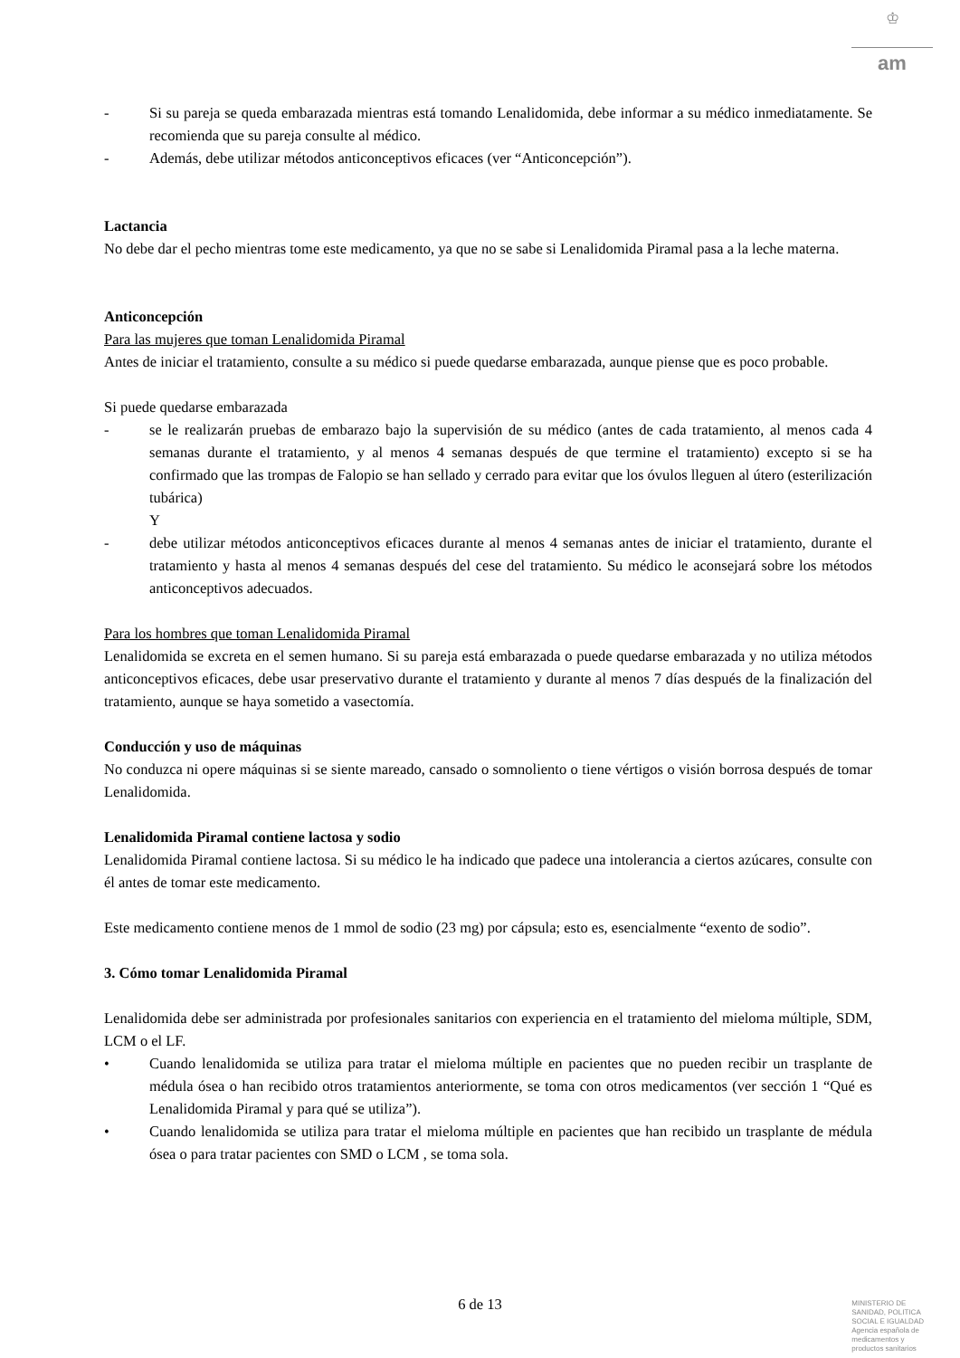♔
am
- Si su pareja se queda embarazada mientras está tomando Lenalidomida, debe informar a su médico inmediatamente. Se recomienda que su pareja consulte al médico.
- Además, debe utilizar métodos anticonceptivos eficaces (ver “Anticoncepción”).
Lactancia
No debe dar el pecho mientras tome este medicamento, ya que no se sabe si Lenalidomida Piramal pasa a la leche materna.
Anticoncepción
Para las mujeres que toman Lenalidomida Piramal
Antes de iniciar el tratamiento, consulte a su médico si puede quedarse embarazada, aunque piense que es poco probable.
Si puede quedarse embarazada
- se le realizarán pruebas de embarazo bajo la supervisión de su médico (antes de cada tratamiento, al menos cada 4 semanas durante el tratamiento, y al menos 4 semanas después de que termine el tratamiento) excepto si se ha confirmado que las trompas de Falopio se han sellado y cerrado para evitar que los óvulos lleguen al útero (esterilización tubárica)
Y
- debe utilizar métodos anticonceptivos eficaces durante al menos 4 semanas antes de iniciar el tratamiento, durante el tratamiento y hasta al menos 4 semanas después del cese del tratamiento. Su médico le aconsejará sobre los métodos anticonceptivos adecuados.
Para los hombres que toman Lenalidomida Piramal
Lenalidomida se excreta en el semen humano. Si su pareja está embarazada o puede quedarse embarazada y no utiliza métodos anticonceptivos eficaces, debe usar preservativo durante el tratamiento y durante al menos 7 días después de la finalización del tratamiento, aunque se haya sometido a vasectomía.
Conducción y uso de máquinas
No conduzca ni opere máquinas si se siente mareado, cansado o somnoliento o tiene vértigos o visión borrosa después de tomar Lenalidomida.
Lenalidomida Piramal contiene lactosa y sodio
Lenalidomida Piramal contiene lactosa. Si su médico le ha indicado que padece una intolerancia a ciertos azúcares, consulte con él antes de tomar este medicamento.
Este medicamento contiene menos de 1 mmol de sodio (23 mg) por cápsula; esto es, esencialmente “exento de sodio”.
3. Cómo tomar Lenalidomida Piramal
Lenalidomida debe ser administrada por profesionales sanitarios con experiencia en el tratamiento del mieloma múltiple, SDM, LCM o el LF.
• Cuando lenalidomida se utiliza para tratar el mieloma múltiple en pacientes que no pueden recibir un trasplante de médula ósea o han recibido otros tratamientos anteriormente, se toma con otros medicamentos (ver sección 1 “Qué es Lenalidomida Piramal y para qué se utiliza”).
• Cuando lenalidomida se utiliza para tratar el mieloma múltiple en pacientes que han recibido un trasplante de médula ósea o para tratar pacientes con SMD o LCM , se toma sola.
6 de 13
MINISTERIO DE
SANIDAD, POLITICA
SOCIAL E IGUALDAD
Agencia española de
medicamentos y
productos sanitarios